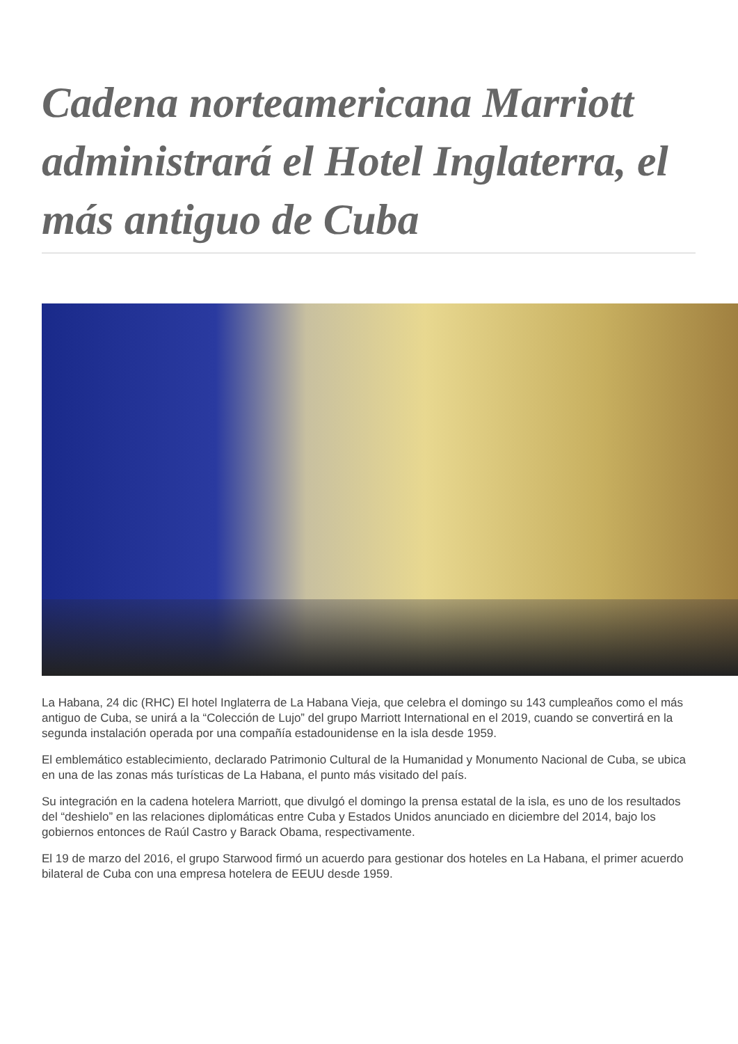Cadena norteamericana Marriott administrará el Hotel Inglaterra, el más antiguo de Cuba
La Habana, 24 dic (RHC) El hotel Inglaterra de La Habana Vieja, que celebra el domingo su 143 cumpleaños como el más antiguo de Cuba, se unirá a la “Colección de Lujo” del grupo Marriott International en el 2019, cuando se convertirá en la segunda instalación operada por una compañía estadounidense en la isla desde 1959.
El emblemático establecimiento, declarado Patrimonio Cultural de la Humanidad y Monumento Nacional de Cuba, se ubica en una de las zonas más turísticas de La Habana, el punto más visitado del país.
Su integración en la cadena hotelera Marriott, que divulgó el domingo la prensa estatal de la isla, es uno de los resultados del “deshielo” en las relaciones diplomáticas entre Cuba y Estados Unidos anunciado en diciembre del 2014, bajo los gobiernos entonces de Raúl Castro y Barack Obama, respectivamente.
El 19 de marzo del 2016, el grupo Starwood firmó un acuerdo para gestionar dos hoteles en La Habana, el primer acuerdo bilateral de Cuba con una empresa hotelera de EEUU desde 1959.